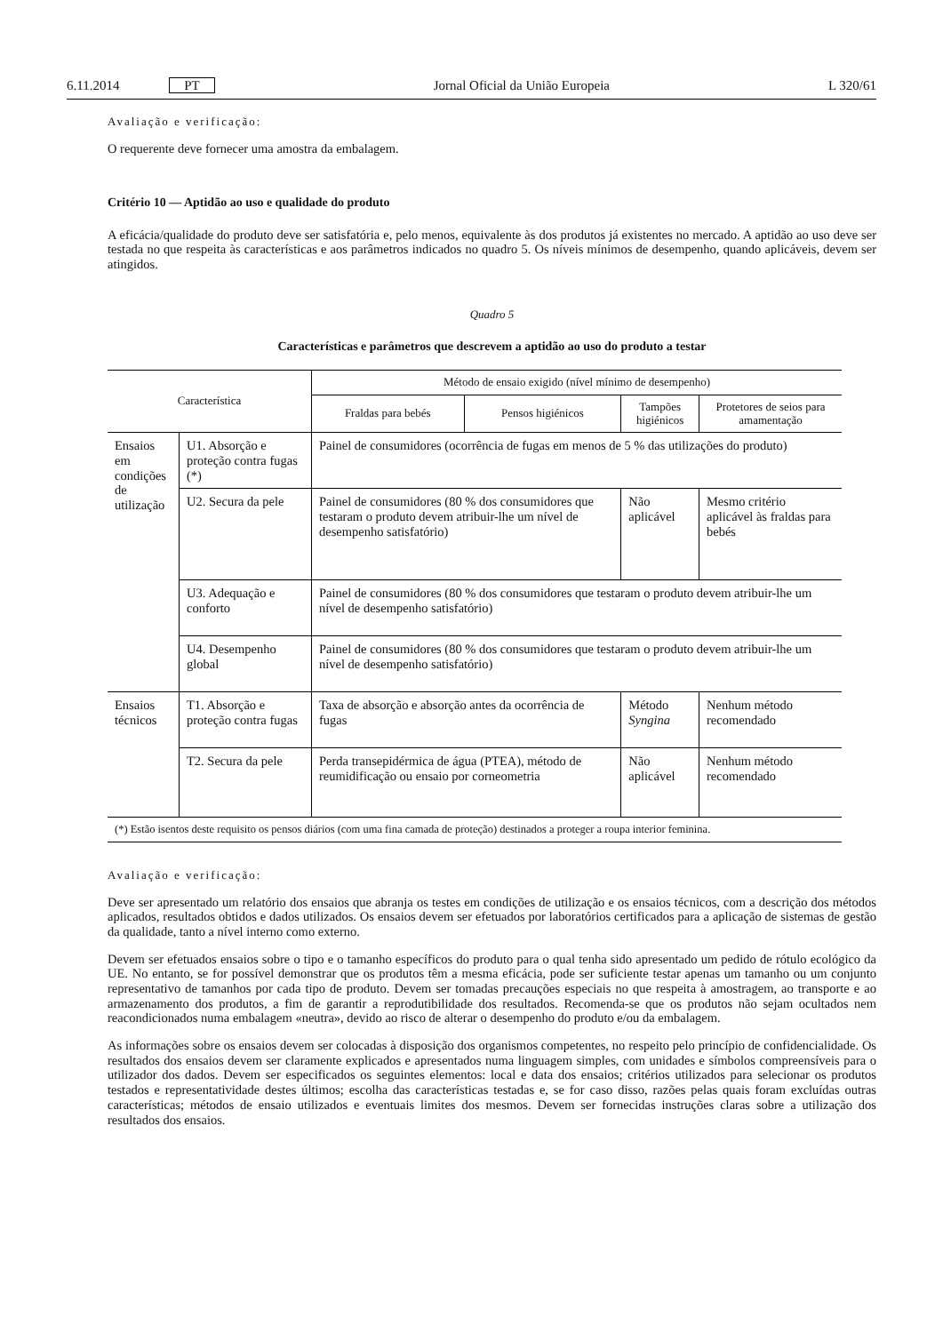6.11.2014 PT Jornal Oficial da União Europeia L 320/61
Avaliação e verificação:
O requerente deve fornecer uma amostra da embalagem.
Critério 10 — Aptidão ao uso e qualidade do produto
A eficácia/qualidade do produto deve ser satisfatória e, pelo menos, equivalente às dos produtos já existentes no mercado. A aptidão ao uso deve ser testada no que respeita às características e aos parâmetros indicados no quadro 5. Os níveis mínimos de desempenho, quando aplicáveis, devem ser atingidos.
Quadro 5
Características e parâmetros que descrevem a aptidão ao uso do produto a testar
| Característica | | Método de ensaio exigido (nível mínimo de desempenho) | | | |
| --- | --- | --- | --- | --- | --- |
| | | Fraldas para bebés | Pensos higiénicos | Tampões higiénicos | Protetores de seios para amamentação |
| Ensaios em condições de utilização | U1. Absorção e proteção contra fugas (*) | Painel de consumidores (ocorrência de fugas em menos de 5 % das utilizações do produto) | | | |
| | U2. Secura da pele | Painel de consumidores (80 % dos consumidores que testaram o produto devem atribuir-lhe um nível de desempenho satisfatório) | | Não aplicável | Mesmo critério aplicável às fraldas para bebés |
| | U3. Adequação e conforto | Painel de consumidores (80 % dos consumidores que testaram o produto devem atribuir-lhe um nível de desempenho satisfatório) | | | |
| | U4. Desempenho global | Painel de consumidores (80 % dos consumidores que testaram o produto devem atribuir-lhe um nível de desempenho satisfatório) | | | |
| Ensaios técnicos | T1. Absorção e proteção contra fugas | Taxa de absorção e absorção antes da ocorrência de fugas | | Método Syngina | Nenhum método recomendado |
| | T2. Secura da pele | Perda transepidérmica de água (PTEA), método de reumidificação ou ensaio por corneometria | | Não aplicável | Nenhum método recomendado |
| (*) Estão isentos deste requisito os pensos diários (com uma fina camada de proteção) destinados a proteger a roupa interior feminina. | | | | | |
Avaliação e verificação:
Deve ser apresentado um relatório dos ensaios que abranja os testes em condições de utilização e os ensaios técnicos, com a descrição dos métodos aplicados, resultados obtidos e dados utilizados. Os ensaios devem ser efetuados por laboratórios certificados para a aplicação de sistemas de gestão da qualidade, tanto a nível interno como externo.
Devem ser efetuados ensaios sobre o tipo e o tamanho específicos do produto para o qual tenha sido apresentado um pedido de rótulo ecológico da UE. No entanto, se for possível demonstrar que os produtos têm a mesma eficácia, pode ser suficiente testar apenas um tamanho ou um conjunto representativo de tamanhos por cada tipo de produto. Devem ser tomadas precauções especiais no que respeita à amostragem, ao transporte e ao armazenamento dos produtos, a fim de garantir a reprodutibilidade dos resultados. Recomenda-se que os produtos não sejam ocultados nem reacondicionados numa embalagem «neutra», devido ao risco de alterar o desempenho do produto e/ou da embalagem.
As informações sobre os ensaios devem ser colocadas à disposição dos organismos competentes, no respeito pelo princípio de confidencialidade. Os resultados dos ensaios devem ser claramente explicados e apresentados numa linguagem simples, com unidades e símbolos compreensíveis para o utilizador dos dados. Devem ser especificados os seguintes elementos: local e data dos ensaios; critérios utilizados para selecionar os produtos testados e representatividade destes últimos; escolha das características testadas e, se for caso disso, razões pelas quais foram excluídas outras características; métodos de ensaio utilizados e eventuais limites dos mesmos. Devem ser fornecidas instruções claras sobre a utilização dos resultados dos ensaios.